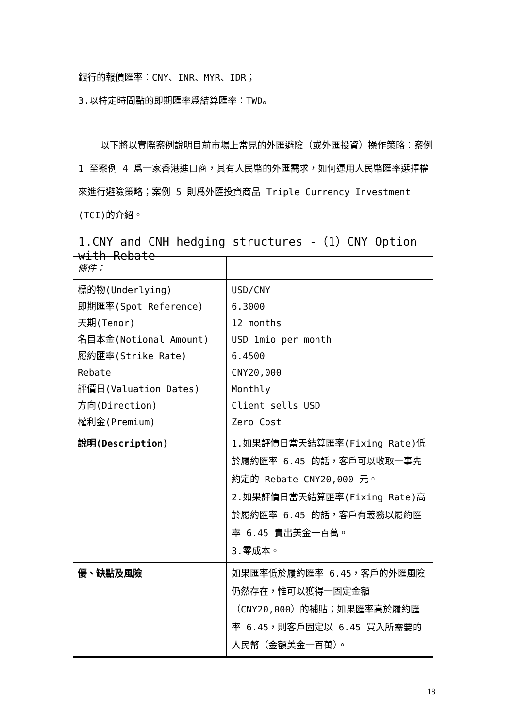銀行的報價匯率：CNY、INR、MYR、IDR；
3.以特定時間點的即期匯率爲結算匯率：TWD。
以下將以實際案例說明目前市場上常見的外匯避險（或外匯投資）操作策略：案例 1 至案例 4 爲一家香港進口商，其有人民幣的外匯需求，如何運用人民幣匯率選擇權來進行避險策略；案例 5 則爲外匯投資商品 Triple Currency Investment (TCI)的介紹。
1.CNY and CNH hedging structures -（1）CNY Option with Rebate
| 條件： | |
| 標的物(Underlying) 即期匯率(Spot Reference) 天期(Tenor) 名目本金(Notional Amount) 履約匯率(Strike Rate) Rebate 評價日(Valuation Dates) 方向(Direction) 權利金(Premium) | USD/CNY 6.3000 12 months USD 1mio per month 6.4500 CNY20,000 Monthly Client sells USD Zero Cost |
| 說明(Description) | 1.如果評價日當天結算匯率(Fixing Rate)低於履約匯率 6.45 的話，客戶可以收取一事先約定的 Rebate CNY20,000 元。 2.如果評價日當天結算匯率(Fixing Rate)高於履約匯率 6.45 的話，客戶有義務以履約匯率 6.45 賣出美金一百萬。 3.零成本。 |
| 優、缺點及風險 | 如果匯率低於履約匯率 6.45，客戶的外匯風險仍然存在，惟可以獲得一固定金額（CNY20,000）的補貼；如果匯率高於履約匯率 6.45，則客戶固定以 6.45 買入所需要的人民幣（金額美金一百萬）。 |
18